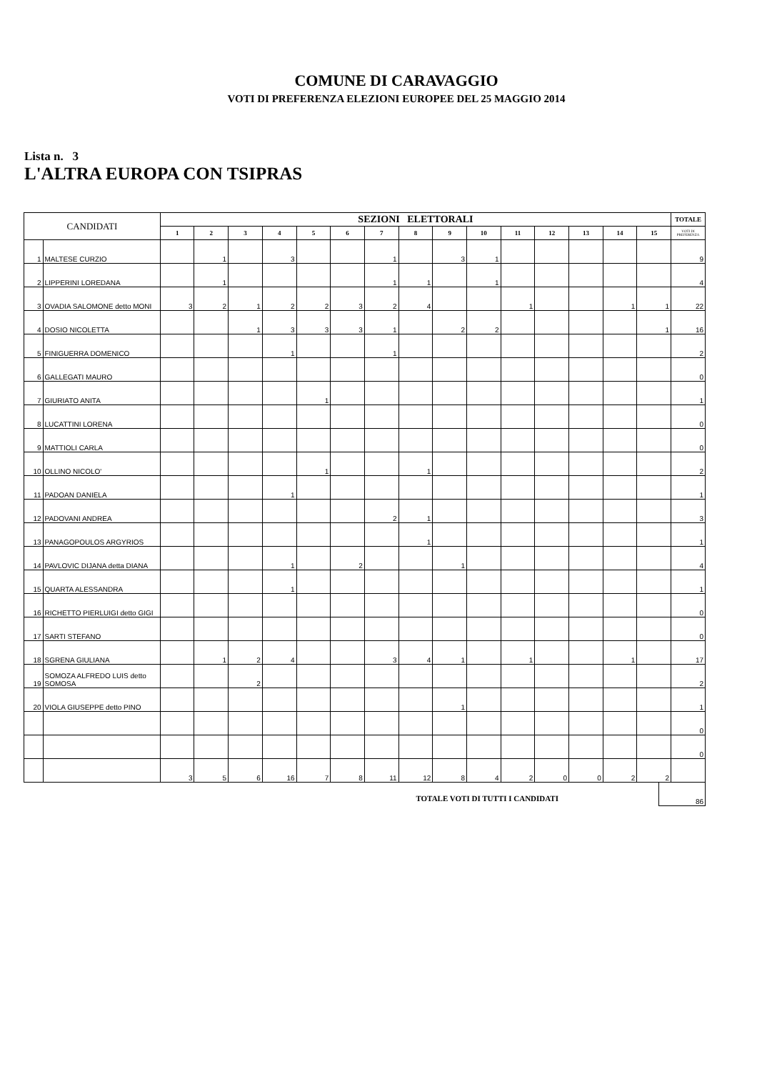COMUNE DI CARAVAGGIO
VOTI DI PREFERENZA ELEZIONI EUROPEE DEL 25 MAGGIO 2014
Lista n. 3
L'ALTRA EUROPA CON TSIPRAS
| CANDIDATI | | SEZIONI ELETTORALI | | | | | | | | | | | | | | | TOTALE |
| --- | --- | --- | --- | --- | --- | --- | --- | --- | --- | --- | --- | --- | --- | --- | --- | --- | --- |
| | | 1 | 2 | 3 | 4 | 5 | 6 | 7 | 8 | 9 | 10 | 11 | 12 | 13 | 14 | 15 | VOTI DI PREFERENZA |
| 1 | MALTESE CURZIO | | 1 | | 3 | | | 1 | | 3 | 1 | | | | | | 9 |
| 2 | LIPPERINI LOREDANA | | 1 | | | | | 1 | 1 | | 1 | | | | | | 4 |
| 3 | OVADIA SALOMONE detto MONI | 3 | 2 | 1 | 2 | 2 | 3 | 2 | 4 | | | 1 | | | 1 | 1 | 22 |
| 4 | DOSIO NICOLETTA | | | 1 | 3 | 3 | 3 | 1 | | 2 | 2 | | | | | 1 | 16 |
| 5 | FINIGUERRA DOMENICO | | | | 1 | | | 1 | | | | | | | | | 2 |
| 6 | GALLEGATI MAURO | | | | | | | | | | | | | | | | 0 |
| 7 | GIURIATO ANITA | | | | | 1 | | | | | | | | | | | 1 |
| 8 | LUCATTINI LORENA | | | | | | | | | | | | | | | | 0 |
| 9 | MATTIOLI CARLA | | | | | | | | | | | | | | | | 0 |
| 10 | OLLINO NICOLO' | | | | | 1 | | | 1 | | | | | | | | 2 |
| 11 | PADOAN DANIELA | | | | 1 | | | | | | | | | | | | 1 |
| 12 | PADOVANI ANDREA | | | | | | | 2 | 1 | | | | | | | | 3 |
| 13 | PANAGOPOULOS ARGYRIOS | | | | | | | | 1 | | | | | | | | 1 |
| 14 | PAVLOVIC DIJANA detta DIANA | | | | 1 | | 2 | | | 1 | | | | | | | 4 |
| 15 | QUARTA ALESSANDRA | | | | 1 | | | | | | | | | | | | 1 |
| 16 | RICHETTO PIERLUIGI detto GIGI | | | | | | | | | | | | | | | | 0 |
| 17 | SARTI STEFANO | | | | | | | | | | | | | | | | 0 |
| 18 | SGRENA GIULIANA | | 1 | 2 | 4 | | | 3 | 4 | 1 | | 1 | | | 1 | | 17 |
| 19 | SOMOZA ALFREDO LUIS detto SOMOSA | | | 2 | | | | | | | | | | | | | 2 |
| 20 | VIOLA GIUSEPPE detto PINO | | | | | | | | | 1 | | | | | | | 1 |
| | | | | | | | | | | | | | | | | | 0 |
| | | | | | | | | | | | | | | | | | 0 |
| | | 3 | 5 | 6 | 16 | 7 | 8 | 11 | 12 | 8 | 4 | 2 | 0 | 0 | 2 | 2 | |
TOTALE VOTI DI TUTTI I CANDIDATI 86